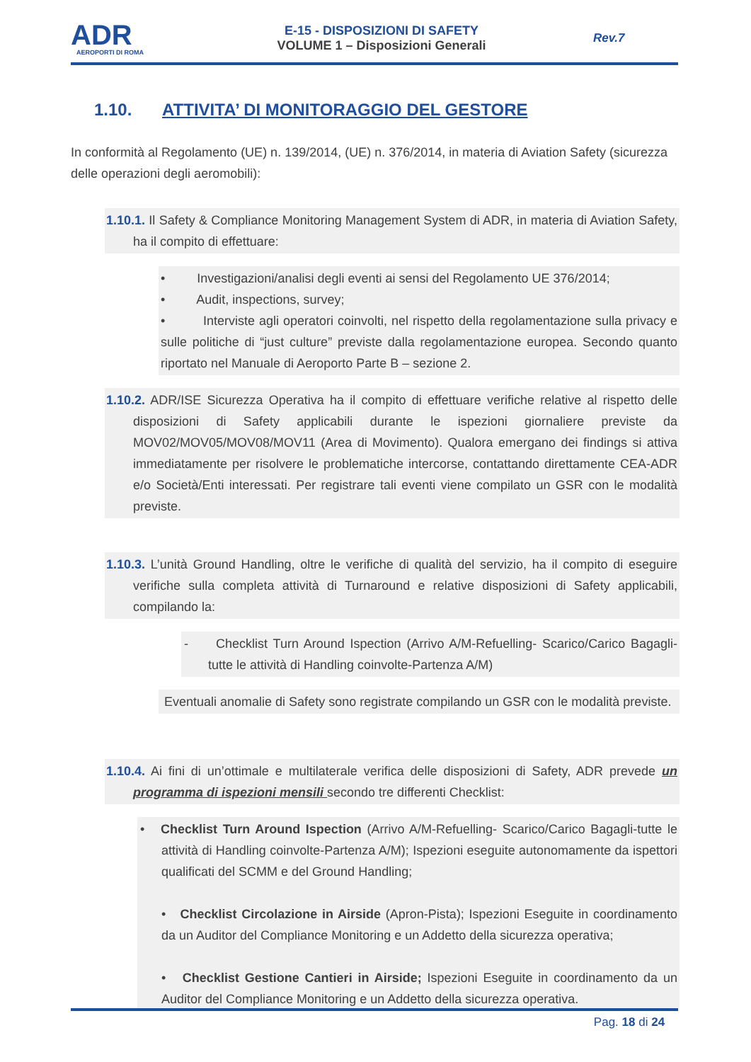ADR
AEROPORTI DI ROMA
E-15 - DISPOSIZIONI DI SAFETY
VOLUME 1 – Disposizioni Generali
Rev.7
1.10. ATTIVITA’ DI MONITORAGGIO DEL GESTORE
In conformità al Regolamento (UE) n. 139/2014, (UE) n. 376/2014, in materia di Aviation Safety (sicurezza delle operazioni degli aeromobili):
1.10.1. Il Safety & Compliance Monitoring Management System di ADR, in materia di Aviation Safety, ha il compito di effettuare:
• Investigazioni/analisi degli eventi ai sensi del Regolamento UE 376/2014;
• Audit, inspections, survey;
• Interviste agli operatori coinvolti, nel rispetto della regolamentazione sulla privacy e sulle politiche di “just culture” previste dalla regolamentazione europea. Secondo quanto riportato nel Manuale di Aeroporto Parte B – sezione 2.
1.10.2. ADR/ISE Sicurezza Operativa ha il compito di effettuare verifiche relative al rispetto delle disposizioni di Safety applicabili durante le ispezioni giornaliere previste da MOV02/MOV05/MOV08/MOV11 (Area di Movimento). Qualora emergano dei findings si attiva immediatamente per risolvere le problematiche intercorse, contattando direttamente CEA-ADR e/o Società/Enti interessati. Per registrare tali eventi viene compilato un GSR con le modalità previste.
1.10.3. L’unità Ground Handling, oltre le verifiche di qualità del servizio, ha il compito di eseguire verifiche sulla completa attività di Turnaround e relative disposizioni di Safety applicabili, compilando la:
- Checklist Turn Around Ispection (Arrivo A/M-Refuelling- Scarico/Carico Bagagli-tutte le attività di Handling coinvolte-Partenza A/M)
Eventuali anomalie di Safety sono registrate compilando un GSR con le modalità previste.
1.10.4. Ai fini di un’ottimale e multilaterale verifica delle disposizioni di Safety, ADR prevede un programma di ispezioni mensili secondo tre differenti Checklist:
• Checklist Turn Around Ispection (Arrivo A/M-Refuelling- Scarico/Carico Bagagli-tutte le attività di Handling coinvolte-Partenza A/M); Ispezioni eseguite autonomamente da ispettori qualificati del SCMM e del Ground Handling;
• Checklist Circolazione in Airside (Apron-Pista); Ispezioni Eseguite in coordinamento da un Auditor del Compliance Monitoring e un Addetto della sicurezza operativa;
• Checklist Gestione Cantieri in Airside; Ispezioni Eseguite in coordinamento da un Auditor del Compliance Monitoring e un Addetto della sicurezza operativa.
Pag. 18 di 24